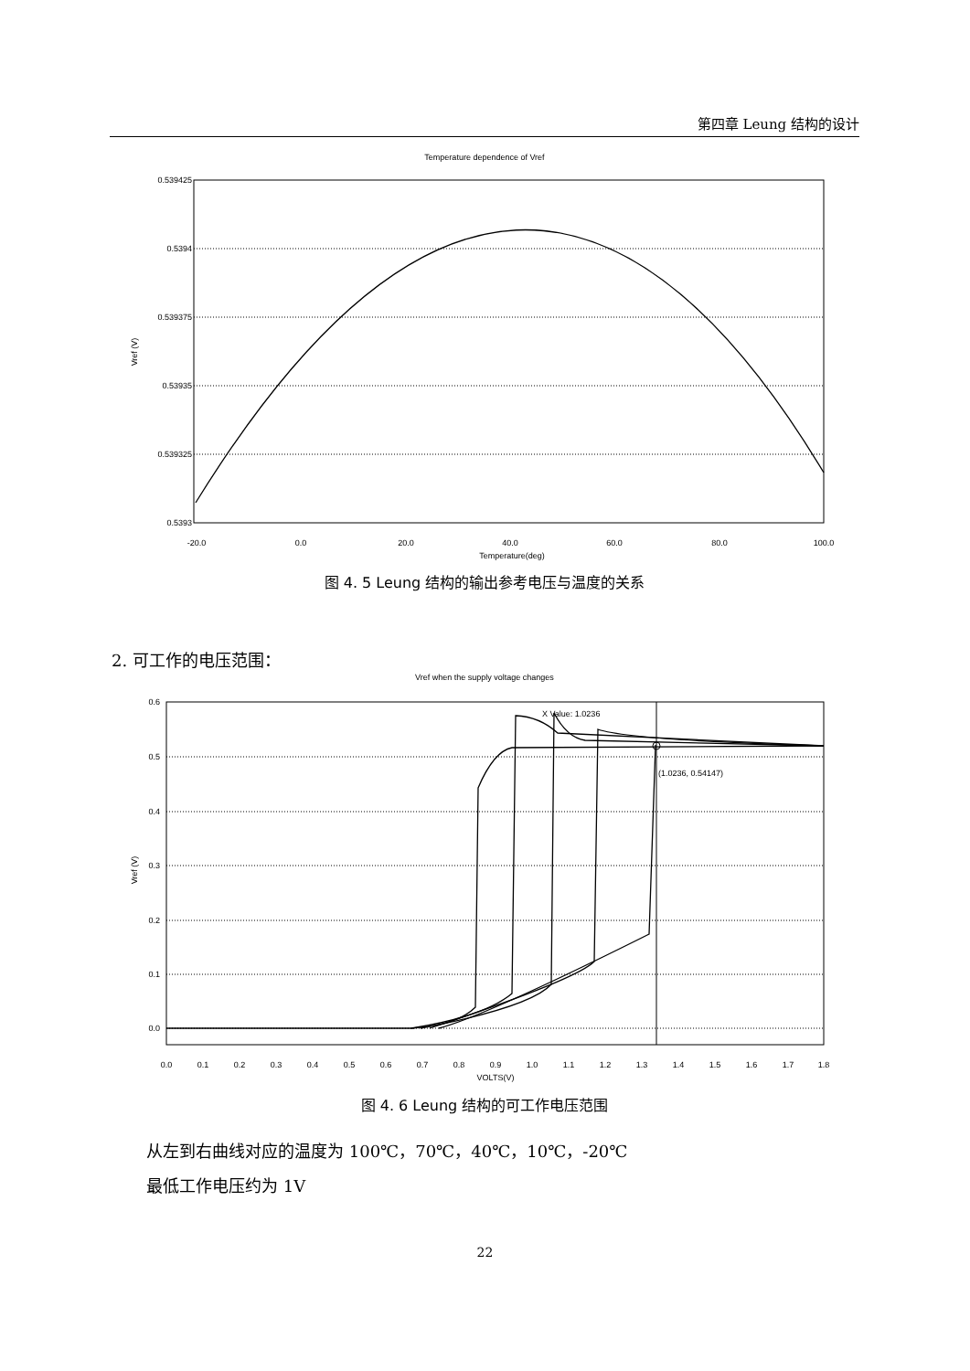第四章 Leung 结构的设计
Temperature dependence of Vref
0.539425
0.5394
0.539375
0.53935
0.539325
0.5393
Vref (V)
-20.0
0.0
20.0
40.0
60.0
80.0
100.0
Temperature(deg)
图 4. 5 Leung 结构的输出参考电压与温度的关系
2. 可工作的电压范围：
Vref when the supply voltage changes
0.6
0.5
0.4
0.3
0.2
0.1
0.0
Vref (V)
X Value: 1.0236
(1.0236, 0.54147)
0.0
0.1
0.2
0.3
0.4
0.5
0.6
0.7
0.8
0.9
1.0
1.1
1.2
1.3
1.4
1.5
1.6
1.7
1.8
VOLTS(V)
图 4. 6 Leung 结构的可工作电压范围
从左到右曲线对应的温度为 100℃，70℃，40℃，10℃，-20℃
最低工作电压约为 1V
22